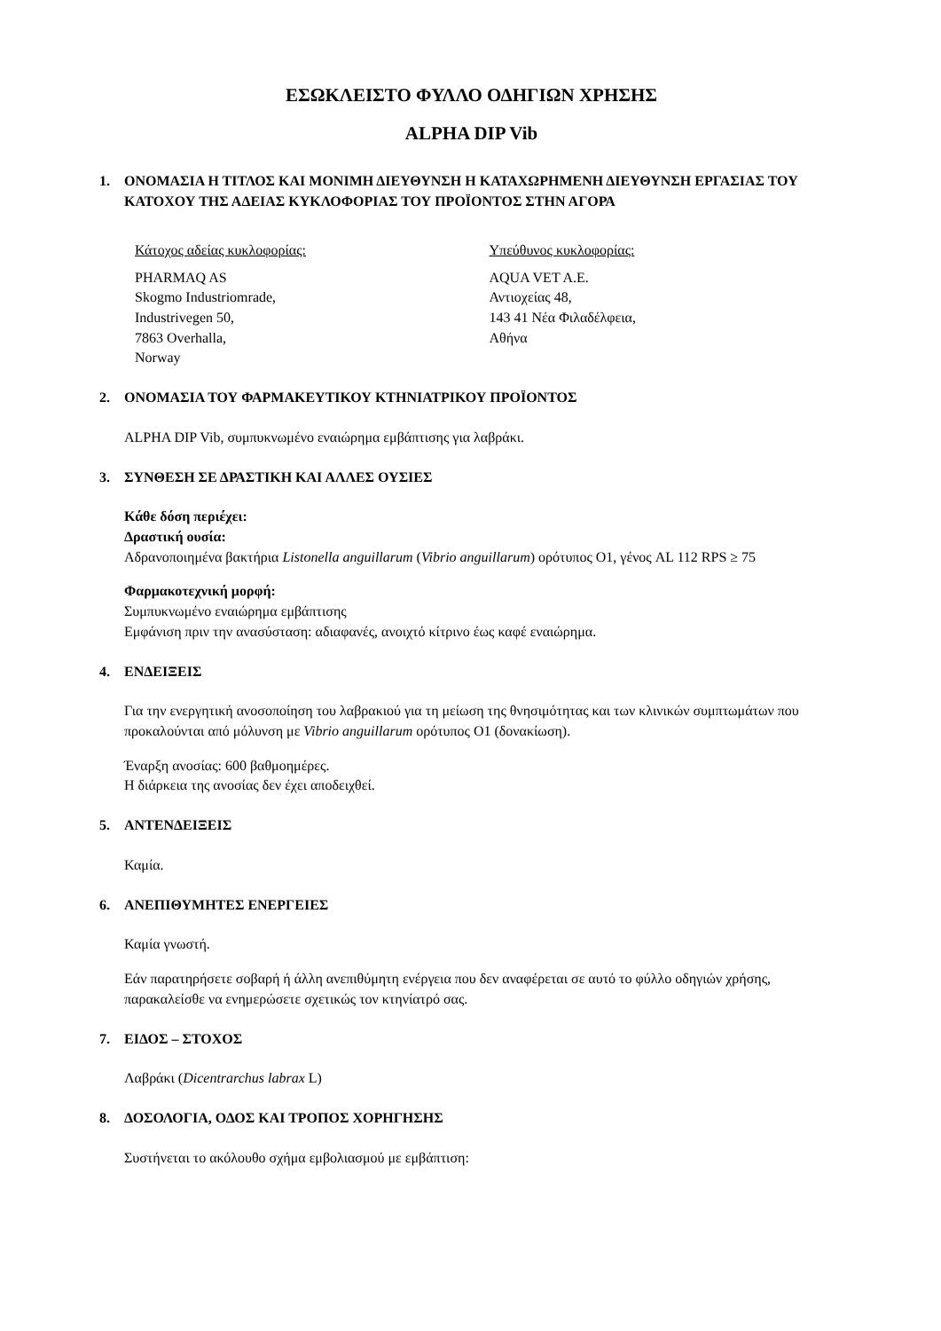ΕΣΩΚΛΕΙΣΤΟ ΦΥΛΛΟ ΟΔΗΓΙΩΝ ΧΡΗΣΗΣ
ALPHA DIP Vib
1. ΟΝΟΜΑΣΙΑ Η ΤΙΤΛΟΣ ΚΑΙ ΜΟΝΙΜΗ ΔΙΕΥΘΥΝΣΗ Η ΚΑΤΑΧΩΡΗΜΕΝΗ ΔΙΕΥΘΥΝΣΗ ΕΡΓΑΣΙΑΣ ΤΟΥ ΚΑΤΟΧΟΥ ΤΗΣ ΑΔΕΙΑΣ ΚΥΚΛΟΦΟΡΙΑΣ ΤΟΥ ΠΡΟΪΟΝΤΟΣ ΣΤΗΝ ΑΓΟΡΑ
Κάτοχος αδείας κυκλοφορίας:
PHARMAQ AS
Skogmo Industriomrade,
Industrivegen 50,
7863 Overhalla,
Norway
Υπεύθυνος κυκλοφορίας:
AQUA VET A.E.
Αντιοχείας 48,
143 41 Νέα Φιλαδέλφεια,
Αθήνα
2. ΟΝΟΜΑΣΙΑ ΤΟΥ ΦΑΡΜΑΚΕΥΤΙΚΟΥ ΚΤΗΝΙΑΤΡΙΚΟΥ ΠΡΟΪΟΝΤΟΣ
ALPHA DIP Vib, συμπυκνωμένο εναιώρημα εμβάπτισης για λαβράκι.
3. ΣΥΝΘΕΣΗ ΣΕ ΔΡΑΣΤΙΚΗ ΚΑΙ ΑΛΛΕΣ ΟΥΣΙΕΣ
Κάθε δόση περιέχει:
Δραστική ουσία:
Αδρανοποιημένα βακτήρια Listonella anguillarum (Vibrio anguillarum) ορότυπος O1, γένος AL 112 RPS ≥ 75
Φαρμακοτεχνική μορφή:
Συμπυκνωμένο εναιώρημα εμβάπτισης
Εμφάνιση πριν την ανασύσταση: αδιαφανές, ανοιχτό κίτρινο έως καφέ εναιώρημα.
4. ΕΝΔΕΙΞΕΙΣ
Για την ενεργητική ανοσοποίηση του λαβρακιού για τη μείωση της θνησιμότητας και των κλινικών συμπτωμάτων που προκαλούνται από μόλυνση με Vibrio anguillarum ορότυπος O1 (δονακίωση).
Έναρξη ανοσίας: 600 βαθμοημέρες.
Η διάρκεια της ανοσίας δεν έχει αποδειχθεί.
5. ΑΝΤΕΝΔΕΙΞΕΙΣ
Καμία.
6. ΑΝΕΠΙΘΥΜΗΤΕΣ ΕΝΕΡΓΕΙΕΣ
Καμία γνωστή.
Εάν παρατηρήσετε σοβαρή ή άλλη ανεπιθύμητη ενέργεια που δεν αναφέρεται σε αυτό το φύλλο οδηγιών χρήσης, παρακαλείσθε να ενημερώσετε σχετικώς τον κτηνίατρό σας.
7. ΕΙΔΟΣ – ΣΤΟΧΟΣ
Λαβράκι (Dicentrarchus labrax L)
8. ΔΟΣΟΛΟΓΙΑ, ΟΔΟΣ ΚΑΙ ΤΡΟΠΟΣ ΧΟΡΗΓΗΣΗΣ
Συστήνεται το ακόλουθο σχήμα εμβολιασμού με εμβάπτιση: